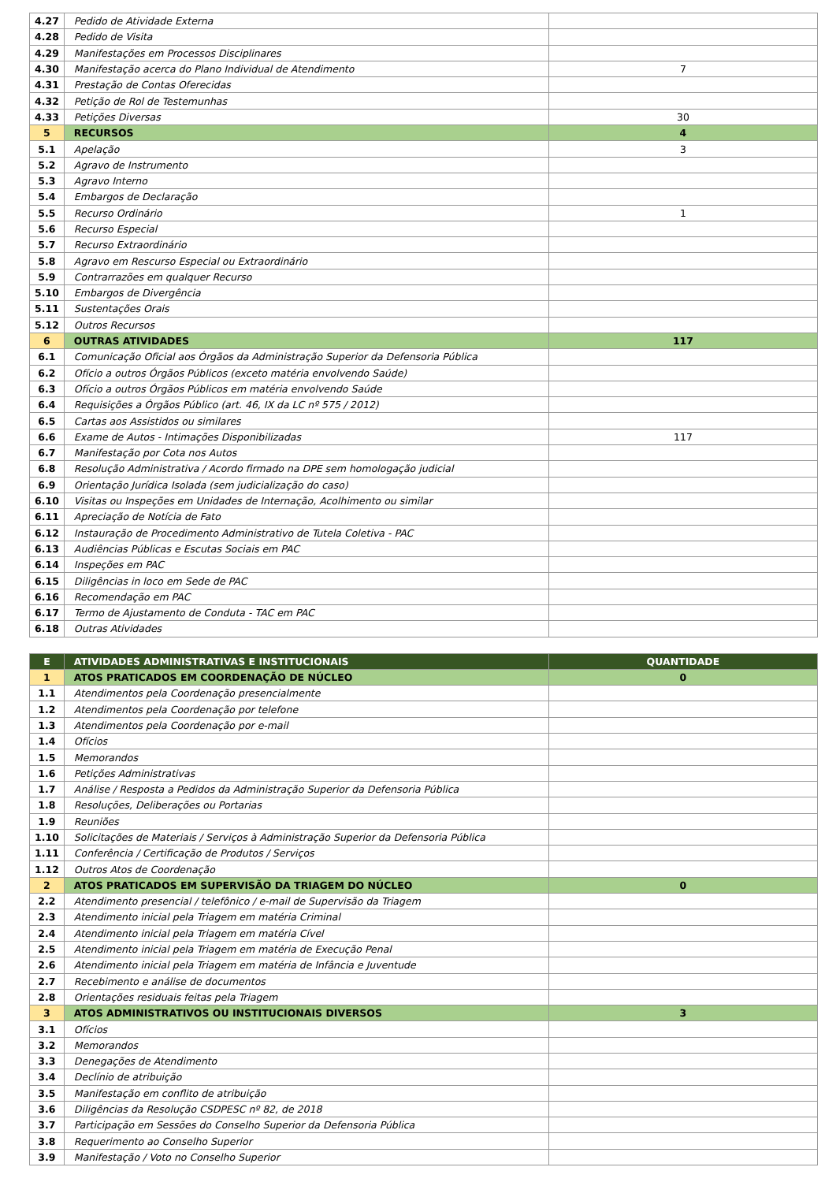| 4.27 | Pedido de Atividade Externa | |
| 4.28 | Pedido de Visita | |
| 4.29 | Manifestações em Processos Disciplinares | |
| 4.30 | Manifestação acerca do Plano Individual de Atendimento | 7 |
| 4.31 | Prestação de Contas Oferecidas | |
| 4.32 | Petição de Rol de Testemunhas | |
| 4.33 | Petições Diversas | 30 |
| 5 | RECURSOS | 4 |
| 5.1 | Apelação | 3 |
| 5.2 | Agravo de Instrumento | |
| 5.3 | Agravo Interno | |
| 5.4 | Embargos de Declaração | |
| 5.5 | Recurso Ordinário | 1 |
| 5.6 | Recurso Especial | |
| 5.7 | Recurso Extraordinário | |
| 5.8 | Agravo em Rescurso Especial ou Extraordinário | |
| 5.9 | Contrarrazões em qualquer Recurso | |
| 5.10 | Embargos de Divergência | |
| 5.11 | Sustentações Orais | |
| 5.12 | Outros Recursos | |
| 6 | OUTRAS ATIVIDADES | 117 |
| 6.1 | Comunicação Oficial aos Órgãos da Administração Superior da Defensoria Pública | |
| 6.2 | Ofício a outros Órgãos Públicos (exceto matéria envolvendo Saúde) | |
| 6.3 | Ofício a outros Órgãos Públicos em matéria envolvendo Saúde | |
| 6.4 | Requisições a Órgãos Público (art. 46, IX da LC nº 575 / 2012) | |
| 6.5 | Cartas aos Assistidos ou similares | |
| 6.6 | Exame de Autos - Intimações Disponibilizadas | 117 |
| 6.7 | Manifestação por Cota nos Autos | |
| 6.8 | Resolução Administrativa / Acordo firmado na DPE sem homologação judicial | |
| 6.9 | Orientação Jurídica Isolada (sem judicialização do caso) | |
| 6.10 | Visitas ou Inspeções em Unidades de Internação, Acolhimento ou similar | |
| 6.11 | Apreciação de Notícia de Fato | |
| 6.12 | Instauração de Procedimento Administrativo de Tutela Coletiva - PAC | |
| 6.13 | Audiências Públicas e Escutas Sociais em PAC | |
| 6.14 | Inspeções em PAC | |
| 6.15 | Diligências in loco em Sede de PAC | |
| 6.16 | Recomendação em PAC | |
| 6.17 | Termo de Ajustamento de Conduta - TAC em PAC | |
| 6.18 | Outras Atividades | |
| E | ATIVIDADES ADMINISTRATIVAS E INSTITUCIONAIS | QUANTIDADE |
| 1 | ATOS PRATICADOS EM COORDENAÇÃO DE NÚCLEO | 0 |
| 1.1 | Atendimentos pela Coordenação presencialmente | |
| 1.2 | Atendimentos pela Coordenação por telefone | |
| 1.3 | Atendimentos pela Coordenação por e-mail | |
| 1.4 | Ofícios | |
| 1.5 | Memorandos | |
| 1.6 | Petições Administrativas | |
| 1.7 | Análise / Resposta a Pedidos da Administração Superior da Defensoria Pública | |
| 1.8 | Resoluções, Deliberações ou Portarias | |
| 1.9 | Reuniões | |
| 1.10 | Solicitações de Materiais / Serviços à Administração Superior da Defensoria Pública | |
| 1.11 | Conferência / Certificação de Produtos / Serviços | |
| 1.12 | Outros Atos de Coordenação | |
| 2 | ATOS PRATICADOS EM SUPERVISÃO DA TRIAGEM DO NÚCLEO | 0 |
| 2.2 | Atendimento presencial / telefônico / e-mail de Supervisão da Triagem | |
| 2.3 | Atendimento inicial pela Triagem em matéria Criminal | |
| 2.4 | Atendimento inicial pela Triagem em matéria Cível | |
| 2.5 | Atendimento inicial pela Triagem em matéria de Execução Penal | |
| 2.6 | Atendimento inicial pela Triagem em matéria de Infância e Juventude | |
| 2.7 | Recebimento e análise de documentos | |
| 2.8 | Orientações residuais feitas pela Triagem | |
| 3 | ATOS ADMINISTRATIVOS OU INSTITUCIONAIS DIVERSOS | 3 |
| 3.1 | Ofícios | |
| 3.2 | Memorandos | |
| 3.3 | Denegações de Atendimento | |
| 3.4 | Declínio de atribuição | |
| 3.5 | Manifestação em conflito de atribuição | |
| 3.6 | Diligências da Resolução CSDPESC nº 82, de 2018 | |
| 3.7 | Participação em Sessões do Conselho Superior da Defensoria Pública | |
| 3.8 | Requerimento ao Conselho Superior | |
| 3.9 | Manifestação / Voto no Conselho Superior | |